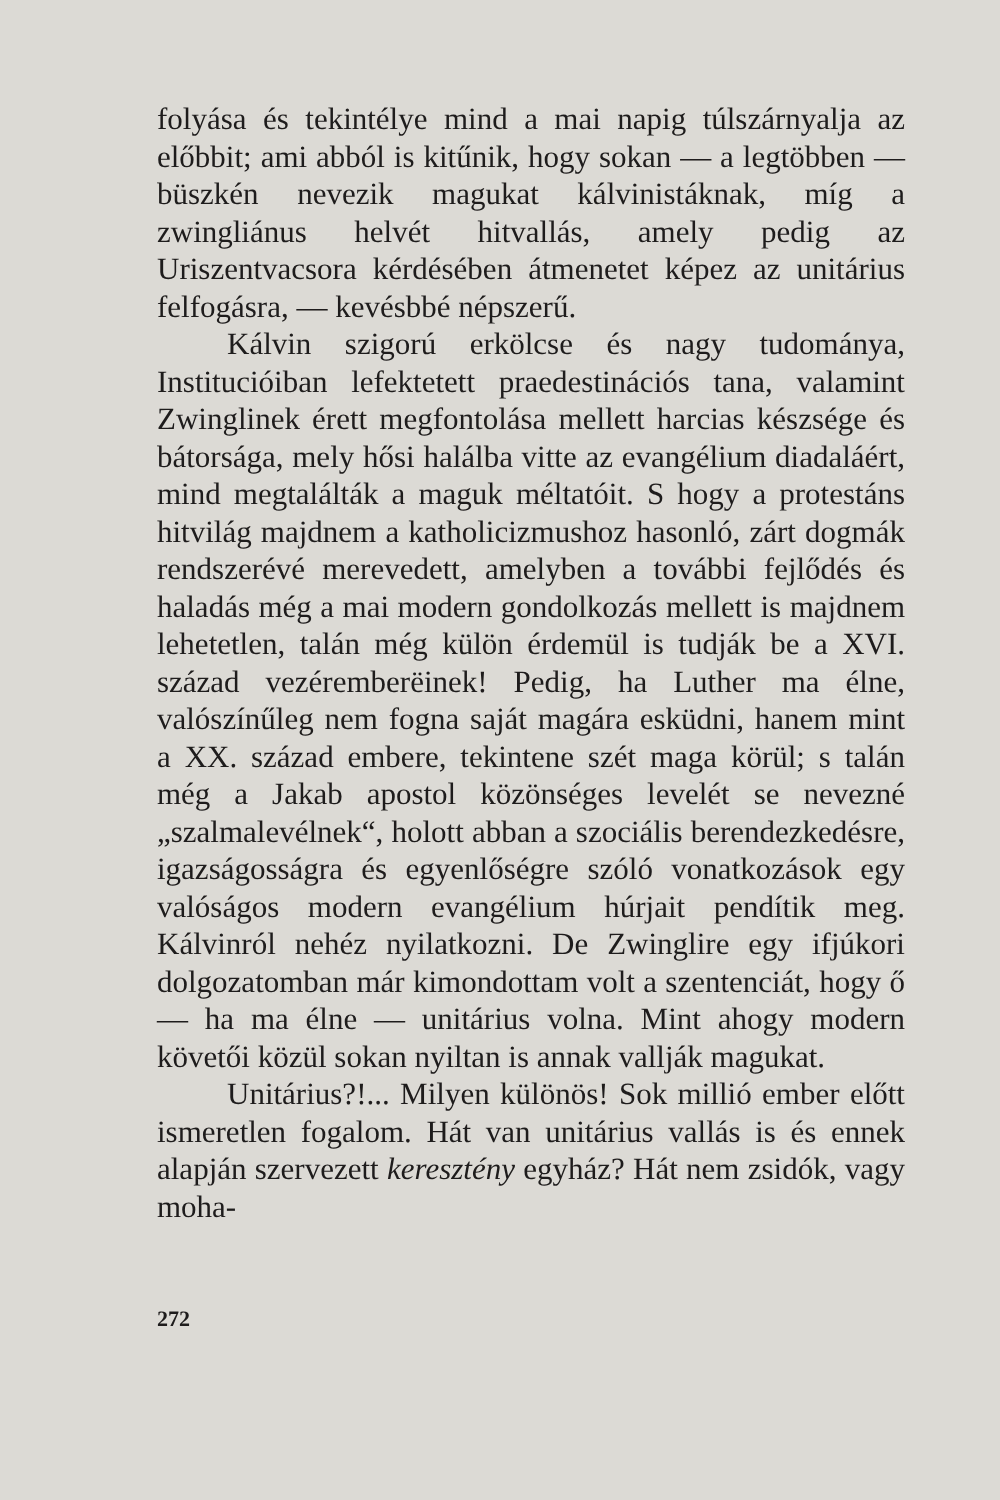folyása és tekintélye mind a mai napig túl­szárnyalja az előbbit; ami abból is kitűnik, hogy sokan — a legtöbben — büszkén nevezik magukat kálvinistáknak, míg a zwingliánus helvét hitvallás, amely pedig az Uriszentvacsora kérdésében átmenetet képez az unitárius fel­fogásra, — kevésbbé népszerű.
Kálvin szigorú erkölcse és nagy tudomá­nya, Institucióiban lefektetett praedestinációs tana, valamint Zwinglinek érett megfontolása mellett harcias készsége és bátorsága, mely hősi halálba vitte az evangélium diadaláért, mind megtalálták a maguk méltatóit. S hogy a pro­testáns hitvilág majdnem a katholicizmushoz hasonló, zárt dogmák rendszerévé merevedett, amelyben a további fejlődés és haladás még a mai modern gondolkozás mellett is majdnem lehetetlen, talán még külön érdemül is tudják be a XVI. század vezéremberëinek! Pedig, ha Luther ma élne, valószínűleg nem fogna saját magára esküdni, hanem mint a XX. század em­bere, tekintene szét maga körül; s talán még a Jakab apostol közönséges levelét se nevezné „szalmalevélnek“, holott abban a szociális be­rendezkedésre, igazságosságra és egyenlőségre szóló vonatkozások egy valóságos modern evan­gélium húrjait pendítik meg. Kálvinról nehéz nyilatkozni. De Zwinglire egy ifjúkori dolgoza­tomban már kimondottam volt a szentenciát, hogy ő — ha ma élne — unitárius volna. Mint ahogy modern követői közül sokan nyiltan is annak vallják magukat.
Unitárius?!... Milyen különös! Sok millió ember előtt ismeretlen fogalom. Hát van unitá­rius vallás is és ennek alapján szervezett ke­resztény egyház? Hát nem zsidók, vagy moha-
272